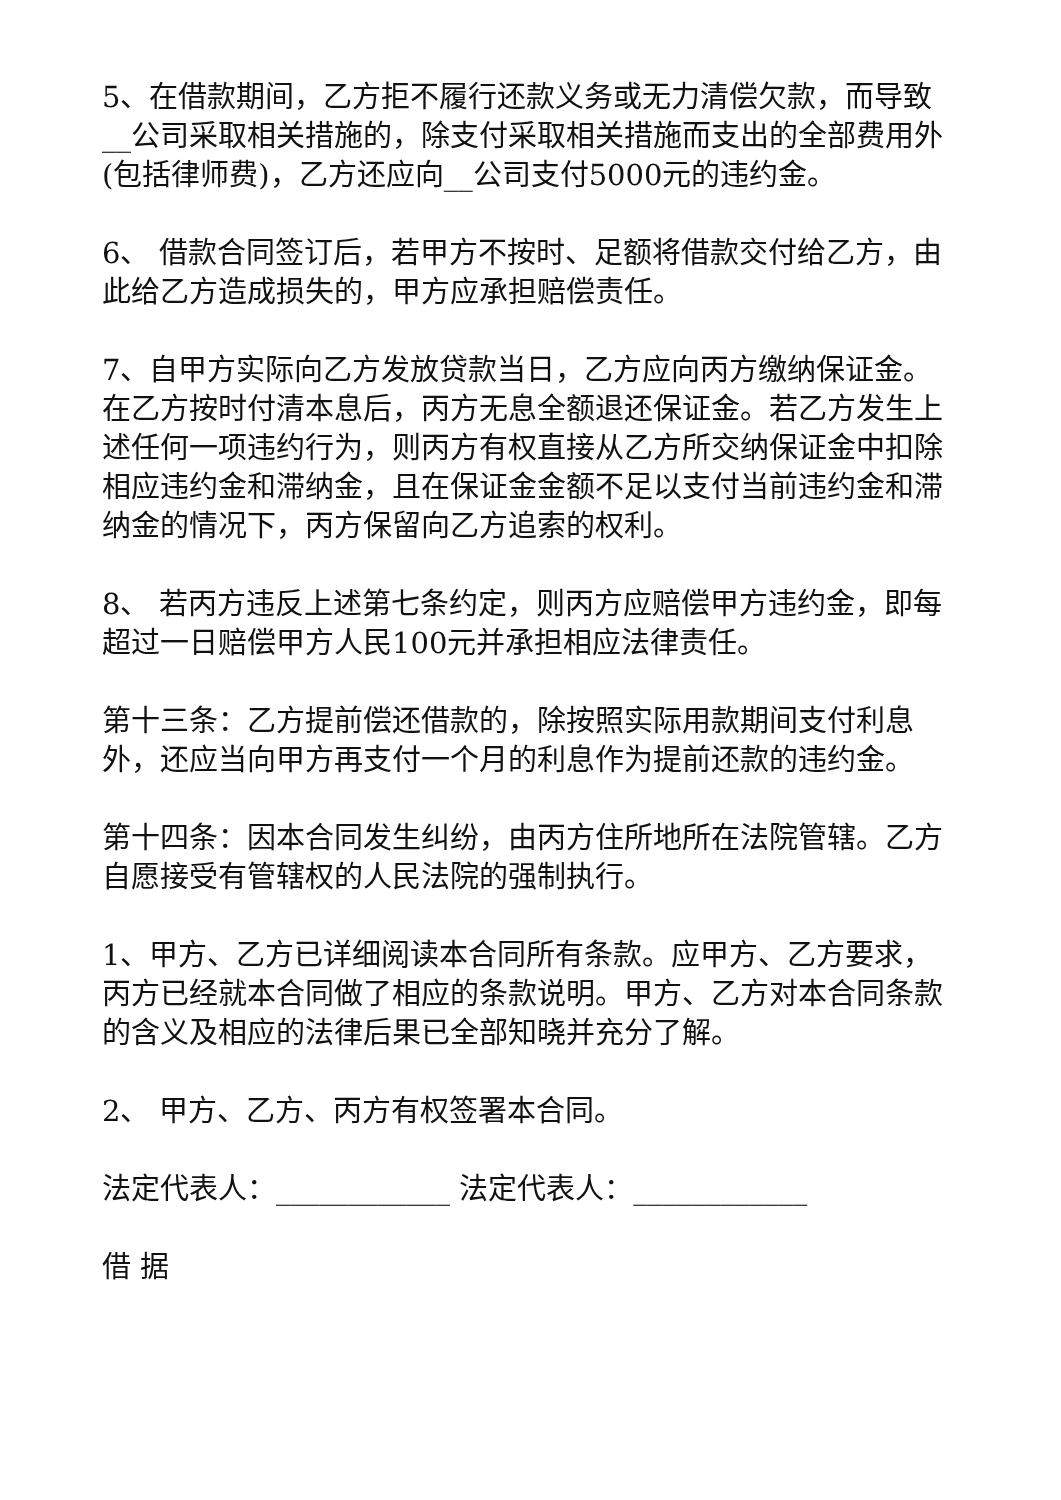5、在借款期间，乙方拒不履行还款义务或无力清偿欠款，而导致__公司采取相关措施的，除支付采取相关措施而支出的全部费用外(包括律师费)，乙方还应向__公司支付5000元的违约金。
6、 借款合同签订后，若甲方不按时、足额将借款交付给乙方，由此给乙方造成损失的，甲方应承担赔偿责任。
7、自甲方实际向乙方发放贷款当日，乙方应向丙方缴纳保证金。在乙方按时付清本息后，丙方无息全额退还保证金。若乙方发生上述任何一项违约行为，则丙方有权直接从乙方所交纳保证金中扣除相应违约金和滞纳金，且在保证金金额不足以支付当前违约金和滞纳金的情况下，丙方保留向乙方追索的权利。
8、 若丙方违反上述第七条约定，则丙方应赔偿甲方违约金，即每超过一日赔偿甲方人民100元并承担相应法律责任。
第十三条：乙方提前偿还借款的，除按照实际用款期间支付利息外，还应当向甲方再支付一个月的利息作为提前还款的违约金。
第十四条：因本合同发生纠纷，由丙方住所地所在法院管辖。乙方自愿接受有管辖权的人民法院的强制执行。
1、甲方、乙方已详细阅读本合同所有条款。应甲方、乙方要求，丙方已经就本合同做了相应的条款说明。甲方、乙方对本合同条款的含义及相应的法律后果已全部知晓并充分了解。
2、 甲方、乙方、丙方有权签署本合同。
法定代表人：____________ 法定代表人：____________
借 据